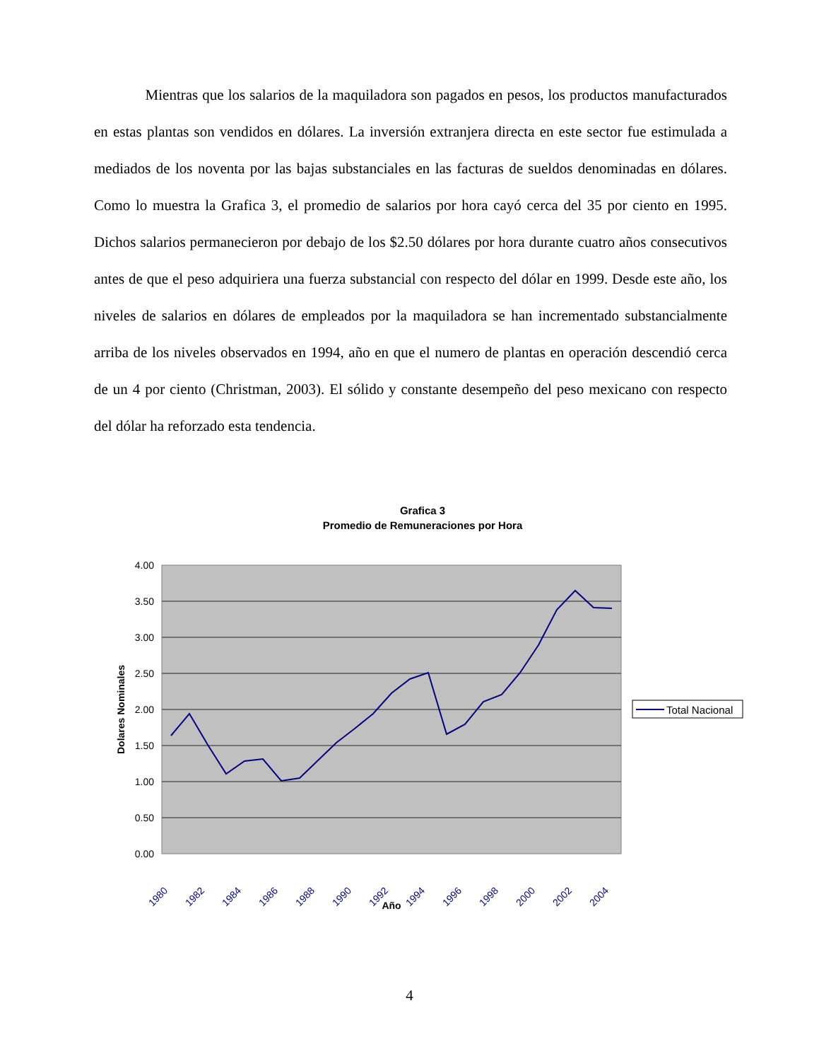Mientras que los salarios de la maquiladora son pagados en pesos, los productos manufacturados en estas plantas son vendidos en dólares. La inversión extranjera directa en este sector fue estimulada a mediados de los noventa por las bajas substanciales en las facturas de sueldos denominadas en dólares. Como lo muestra la Grafica 3, el promedio de salarios por hora cayó cerca del 35 por ciento en 1995. Dichos salarios permanecieron por debajo de los $2.50 dólares por hora durante cuatro años consecutivos antes de que el peso adquiriera una fuerza substancial con respecto del dólar en 1999. Desde este año, los niveles de salarios en dólares de empleados por la maquiladora se han incrementado substancialmente arriba de los niveles observados en 1994, año en que el numero de plantas en operación descendió cerca de un 4 por ciento (Christman, 2003). El sólido y constante desempeño del peso mexicano con respecto del dólar ha reforzado esta tendencia.
Grafica 3
Promedio de Remuneraciones por Hora
4.00
3.50
3.00
2.50
2.00
1.50
1.00
0.50
0.00
Dolares Nominales
1980
1982
1984
1986
1988
1990
1992
1994
1996
1998
2000
2002
2004
Año
Total Nacional
4